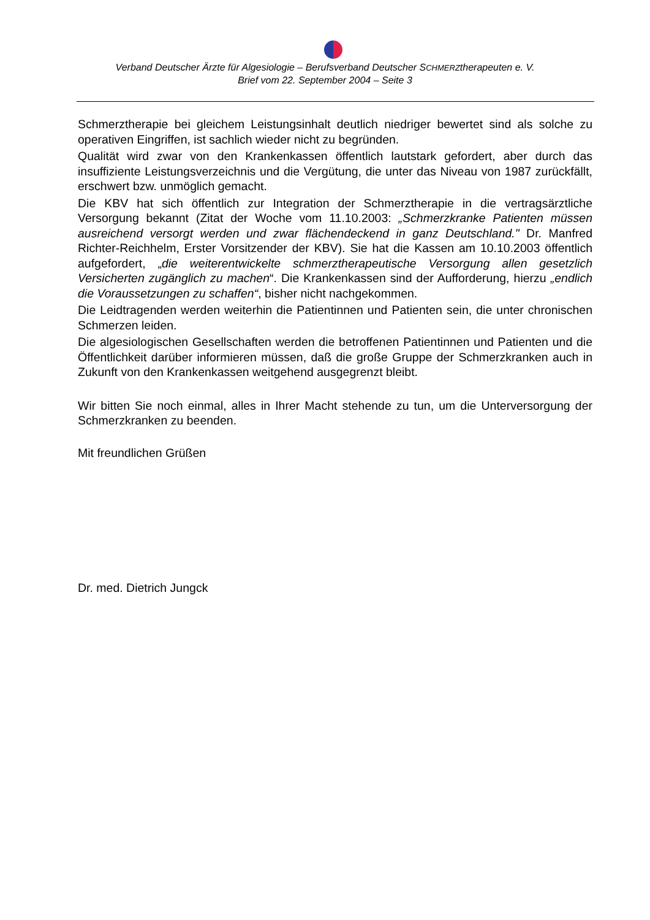Verband Deutscher Ärzte für Algesiologie – Berufsverband Deutscher SCHMERZtherapeuten e. V.
Brief vom 22. September 2004 – Seite 3
Schmerztherapie bei gleichem Leistungsinhalt deutlich niedriger bewertet sind als solche zu operativen Eingriffen, ist sachlich wieder nicht zu begründen.
Qualität wird zwar von den Krankenkassen öffentlich lautstark gefordert, aber durch das insuffiziente Leistungsverzeichnis und die Vergütung, die unter das Niveau von 1987 zurückfällt, erschwert bzw. unmöglich gemacht.
Die KBV hat sich öffentlich zur Integration der Schmerztherapie in die vertragsärztliche Versorgung bekannt (Zitat der Woche vom 11.10.2003: „Schmerzkranke Patienten müssen ausreichend versorgt werden und zwar flächendeckend in ganz Deutschland." Dr. Manfred Richter-Reichhelm, Erster Vorsitzender der KBV). Sie hat die Kassen am 10.10.2003 öffentlich aufgefordert, „die weiterentwickelte schmerztherapeutische Versorgung allen gesetzlich Versicherten zugänglich zu machen“. Die Krankenkassen sind der Aufforderung, hierzu „endlich die Voraussetzungen zu schaffen“, bisher nicht nachgekommen.
Die Leidtragenden werden weiterhin die Patientinnen und Patienten sein, die unter chronischen Schmerzen leiden.
Die algesiologischen Gesellschaften werden die betroffenen Patientinnen und Patienten und die Öffentlichkeit darüber informieren müssen, daß die große Gruppe der Schmerzkranken auch in Zukunft von den Krankenkassen weitgehend ausgegrenzt bleibt.
Wir bitten Sie noch einmal, alles in Ihrer Macht stehende zu tun, um die Unterversorgung der Schmerzkranken zu beenden.
Mit freundlichen Grüßen
Dr. med. Dietrich Jungck